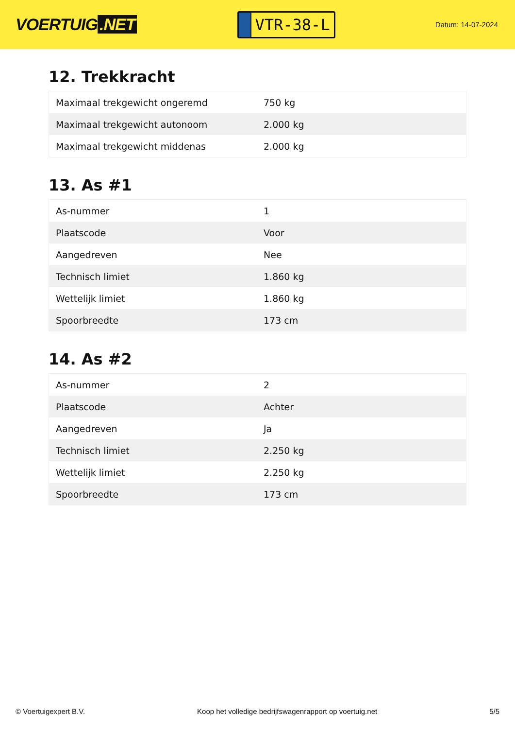VOERTUIG.NET
VTR-38-L
Datum: 14-07-2024
12. Trekkracht
| Maximaal trekgewicht ongeremd | 750 kg |
| Maximaal trekgewicht autonoom | 2.000 kg |
| Maximaal trekgewicht middenas | 2.000 kg |
13. As #1
| As-nummer | 1 |
| Plaatscode | Voor |
| Aangedreven | Nee |
| Technisch limiet | 1.860 kg |
| Wettelijk limiet | 1.860 kg |
| Spoorbreedte | 173 cm |
14. As #2
| As-nummer | 2 |
| Plaatscode | Achter |
| Aangedreven | Ja |
| Technisch limiet | 2.250 kg |
| Wettelijk limiet | 2.250 kg |
| Spoorbreedte | 173 cm |
© Voertuigexpert B.V. Koop het volledige bedrijfswagenrapport op voertuig.net 5/5